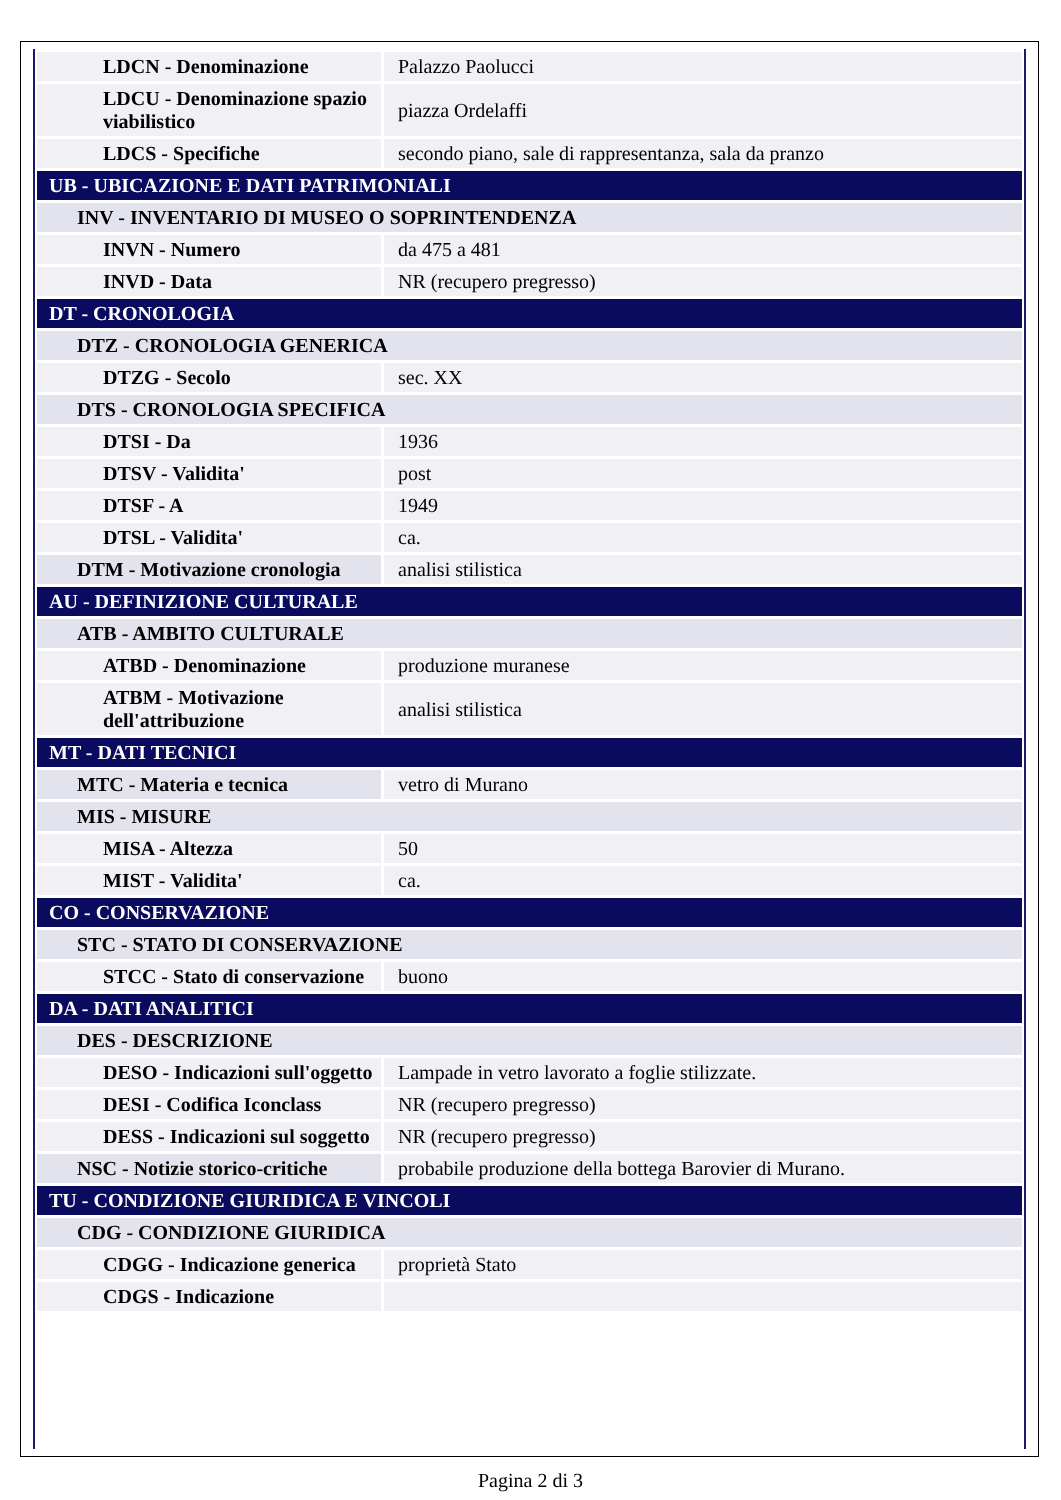| LDCN - Denominazione | Palazzo Paolucci |
| LDCU - Denominazione spazio viabilistico | piazza Ordelaffi |
| LDCS - Specifiche | secondo piano, sale di rappresentanza, sala da pranzo |
| UB - UBICAZIONE E DATI PATRIMONIALI | |
| INV - INVENTARIO DI MUSEO O SOPRINTENDENZA | |
| INVN - Numero | da 475 a 481 |
| INVD - Data | NR (recupero pregresso) |
| DT - CRONOLOGIA | |
| DTZ - CRONOLOGIA GENERICA | |
| DTZG - Secolo | sec. XX |
| DTS - CRONOLOGIA SPECIFICA | |
| DTSI - Da | 1936 |
| DTSV - Validita' | post |
| DTSF - A | 1949 |
| DTSL - Validita' | ca. |
| DTM - Motivazione cronologia | analisi stilistica |
| AU - DEFINIZIONE CULTURALE | |
| ATB - AMBITO CULTURALE | |
| ATBD - Denominazione | produzione muranese |
| ATBM - Motivazione dell'attribuzione | analisi stilistica |
| MT - DATI TECNICI | |
| MTC - Materia e tecnica | vetro di Murano |
| MIS - MISURE | |
| MISA - Altezza | 50 |
| MIST - Validita' | ca. |
| CO - CONSERVAZIONE | |
| STC - STATO DI CONSERVAZIONE | |
| STCC - Stato di conservazione | buono |
| DA - DATI ANALITICI | |
| DES - DESCRIZIONE | |
| DESO - Indicazioni sull'oggetto | Lampade in vetro lavorato a foglie stilizzate. |
| DESI - Codifica Iconclass | NR (recupero pregresso) |
| DESS - Indicazioni sul soggetto | NR (recupero pregresso) |
| NSC - Notizie storico-critiche | probabile produzione della bottega Barovier di Murano. |
| TU - CONDIZIONE GIURIDICA E VINCOLI | |
| CDG - CONDIZIONE GIURIDICA | |
| CDGG - Indicazione generica | proprietà Stato |
| CDGS - Indicazione | |
Pagina 2 di 3